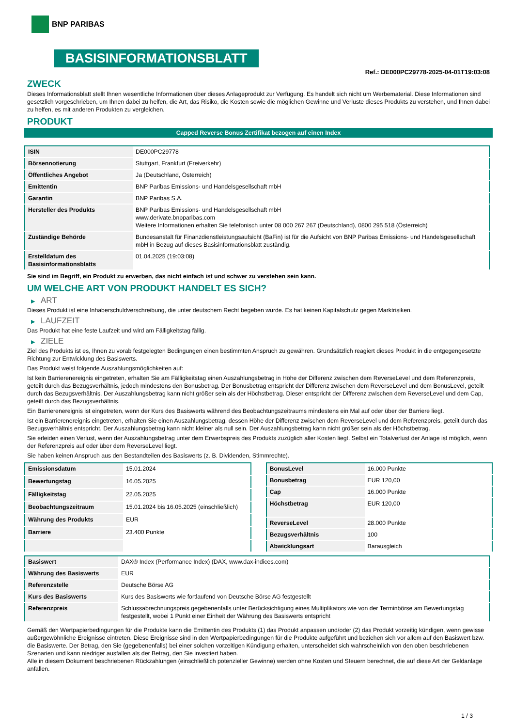BNP PARIBAS
BASISINFORMATIONSBLATT
Ref.: DE000PC29778-2025-04-01T19:03:08
ZWECK
Dieses Informationsblatt stellt Ihnen wesentliche Informationen über dieses Anlageprodukt zur Verfügung. Es handelt sich nicht um Werbematerial. Diese Informationen sind gesetzlich vorgeschrieben, um Ihnen dabei zu helfen, die Art, das Risiko, die Kosten sowie die möglichen Gewinne und Verluste dieses Produkts zu verstehen, und Ihnen dabei zu helfen, es mit anderen Produkten zu vergleichen.
PRODUKT
Capped Reverse Bonus Zertifikat bezogen auf einen Index
| ISIN | DE000PC29778 |
| Börsennotierung | Stuttgart, Frankfurt (Freiverkehr) |
| Öffentliches Angebot | Ja (Deutschland, Österreich) |
| Emittentin | BNP Paribas Emissions- und Handelsgesellschaft mbH |
| Garantin | BNP Paribas S.A. |
| Hersteller des Produkts | BNP Paribas Emissions- und Handelsgesellschaft mbH www.derivate.bnpparibas.com Weitere Informationen erhalten Sie telefonisch unter 08 000 267 267 (Deutschland), 0800 295 518 (Österreich) |
| Zuständige Behörde | Bundesanstalt für Finanzdienstleistungsaufsicht (BaFin) ist für die Aufsicht von BNP Paribas Emissions- und Handelsgesellschaft mbH in Bezug auf dieses Basisinformationsblatt zuständig. |
| Erstelldatum des Basisinformationsblatts | 01.04.2025 (19:03:08) |
Sie sind im Begriff, ein Produkt zu erwerben, das nicht einfach ist und schwer zu verstehen sein kann.
UM WELCHE ART VON PRODUKT HANDELT ES SICH?
▶ ART
Dieses Produkt ist eine Inhaberschuldverschreibung, die unter deutschem Recht begeben wurde. Es hat keinen Kapitalschutz gegen Marktrisiken.
▶ LAUFZEIT
Das Produkt hat eine feste Laufzeit und wird am Fälligkeitstag fällig.
▶ ZIELE
Ziel des Produkts ist es, Ihnen zu vorab festgelegten Bedingungen einen bestimmten Anspruch zu gewähren. Grundsätzlich reagiert dieses Produkt in die entgegengesetzte Richtung zur Entwicklung des Basiswerts.
Das Produkt weist folgende Auszahlungsmöglichkeiten auf:
Ist kein Barrierenereignis eingetreten, erhalten Sie am Fälligkeitstag einen Auszahlungsbetrag in Höhe der Differenz zwischen dem ReverseLevel und dem Referenzpreis, geteilt durch das Bezugsverhältnis, jedoch mindestens den Bonusbetrag. Der Bonusbetrag entspricht der Differenz zwischen dem ReverseLevel und dem BonusLevel, geteilt durch das Bezugsverhältnis. Der Auszahlungsbetrag kann nicht größer sein als der Höchstbetrag. Dieser entspricht der Differenz zwischen dem ReverseLevel und dem Cap, geteilt durch das Bezugsverhältnis.
Ein Barrierenereignis ist eingetreten, wenn der Kurs des Basiswerts während des Beobachtungszeitraums mindestens ein Mal auf oder über der Barriere liegt.
Ist ein Barrierenereignis eingetreten, erhalten Sie einen Auszahlungsbetrag, dessen Höhe der Differenz zwischen dem ReverseLevel und dem Referenzpreis, geteilt durch das Bezugsverhältnis entspricht. Der Auszahlungsbetrag kann nicht kleiner als null sein. Der Auszahlungsbetrag kann nicht größer sein als der Höchstbetrag.
Sie erleiden einen Verlust, wenn der Auszahlungsbetrag unter dem Erwerbspreis des Produkts zuzüglich aller Kosten liegt. Selbst ein Totalverlust der Anlage ist möglich, wenn der Referenzpreis auf oder über dem ReverseLevel liegt.
Sie haben keinen Anspruch aus den Bestandteilen des Basiswerts (z. B. Dividenden, Stimmrechte).
| Emissionsdatum | 15.01.2024 |
| Bewertungstag | 16.05.2025 |
| Fälligkeitstag | 22.05.2025 |
| Beobachtungszeitraum | 15.01.2024 bis 16.05.2025 (einschließlich) |
| Währung des Produkts | EUR |
| Barriere | 23.400 Punkte |
| BonusLevel | 16.000 Punkte |
| Bonusbetrag | EUR 120,00 |
| Cap | 16.000 Punkte |
| Höchstbetrag | EUR 120,00 |
| ReverseLevel | 28.000 Punkte |
| Bezugsverhältnis | 100 |
| Abwicklungsart | Barausgleich |
| Basiswert | DAX® Index (Performance Index) (DAX, www.dax-indices.com) |
| Währung des Basiswerts | EUR |
| Referenzstelle | Deutsche Börse AG |
| Kurs des Basiswerts | Kurs des Basiswerts wie fortlaufend von Deutsche Börse AG festgestellt |
| Referenzpreis | Schlussabrechnungspreis gegebenenfalls unter Berücksichtigung eines Multiplikators wie von der Terminbörse am Bewertungstag festgestellt, wobei 1 Punkt einer Einheit der Währung des Basiswerts entspricht |
Gemäß den Wertpapierbedingungen für die Produkte kann die Emittentin des Produkts (1) das Produkt anpassen und/oder (2) das Produkt vorzeitig kündigen, wenn gewisse außergewöhnliche Ereignisse eintreten. Diese Ereignisse sind in den Wertpapierbedingungen für die Produkte aufgeführt und beziehen sich vor allem auf den Basiswert bzw. die Basiswerte. Der Betrag, den Sie (gegebenenfalls) bei einer solchen vorzeitigen Kündigung erhalten, unterscheidet sich wahrscheinlich von den oben beschriebenen Szenarien und kann niedriger ausfallen als der Betrag, den Sie investiert haben.
Alle in diesem Dokument beschriebenen Rückzahlungen (einschließlich potenzieller Gewinne) werden ohne Kosten und Steuern berechnet, die auf diese Art der Geldanlage anfallen.
1 / 3